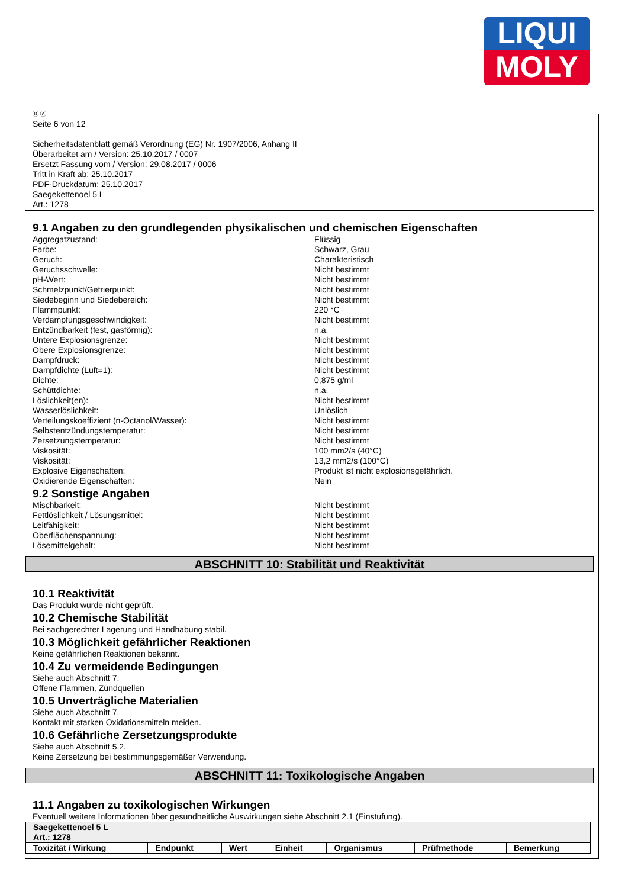LIQUI
MOLY
Ⓓ Ⓐ
Seite 6 von 12
Sicherheitsdatenblatt gemäß Verordnung (EG) Nr. 1907/2006, Anhang II
Überarbeitet am / Version: 25.10.2017 / 0007
Ersetzt Fassung vom / Version: 29.08.2017 / 0006
Tritt in Kraft ab: 25.10.2017
PDF-Druckdatum: 25.10.2017
Saegekettenoel 5 L
Art.: 1278
9.1 Angaben zu den grundlegenden physikalischen und chemischen Eigenschaften
Aggregatzustand: Flüssig
Farbe: Schwarz, Grau
Geruch: Charakteristisch
Geruchsschwelle: Nicht bestimmt
pH-Wert: Nicht bestimmt
Schmelzpunkt/Gefrierpunkt: Nicht bestimmt
Siedebeginn und Siedebereich: Nicht bestimmt
Flammpunkt: 220 °C
Verdampfungsgeschwindigkeit: Nicht bestimmt
Entzündbarkeit (fest, gasförmig): n.a.
Untere Explosionsgrenze: Nicht bestimmt
Obere Explosionsgrenze: Nicht bestimmt
Dampfdruck: Nicht bestimmt
Dampfdichte (Luft=1): Nicht bestimmt
Dichte: 0,875 g/ml
Schüttdichte: n.a.
Löslichkeit(en): Nicht bestimmt
Wasserlöslichkeit: Unlöslich
Verteilungskoeffizient (n-Octanol/Wasser): Nicht bestimmt
Selbstentzündungstemperatur: Nicht bestimmt
Zersetzungstemperatur: Nicht bestimmt
Viskosität: 100 mm2/s (40°C)
Viskosität: 13,2 mm2/s (100°C)
Explosive Eigenschaften: Produkt ist nicht explosionsgefährlich.
Oxidierende Eigenschaften: Nein
9.2 Sonstige Angaben
Mischbarkeit: Nicht bestimmt
Fettlöslichkeit / Lösungsmittel: Nicht bestimmt
Leitfähigkeit: Nicht bestimmt
Oberflächenspannung: Nicht bestimmt
Lösemittelgehalt: Nicht bestimmt
ABSCHNITT 10: Stabilität und Reaktivität
10.1 Reaktivität
Das Produkt wurde nicht geprüft.
10.2 Chemische Stabilität
Bei sachgerechter Lagerung und Handhabung stabil.
10.3 Möglichkeit gefährlicher Reaktionen
Keine gefährlichen Reaktionen bekannt.
10.4 Zu vermeidende Bedingungen
Siehe auch Abschnitt 7.
Offene Flammen, Zündquellen
10.5 Unverträgliche Materialien
Siehe auch Abschnitt 7.
Kontakt mit starken Oxidationsmitteln meiden.
10.6 Gefährliche Zersetzungsprodukte
Siehe auch Abschnitt 5.2.
Keine Zersetzung bei bestimmungsgemäßer Verwendung.
ABSCHNITT 11: Toxikologische Angaben
11.1 Angaben zu toxikologischen Wirkungen
Eventuell weitere Informationen über gesundheitliche Auswirkungen siehe Abschnitt 2.1 (Einstufung).
| Saegekettenoel 5 L Art.: 1278 | | | | | | |
| Toxizität / Wirkung | Endpunkt | Wert | Einheit | Organismus | Prüfmethode | Bemerkung |